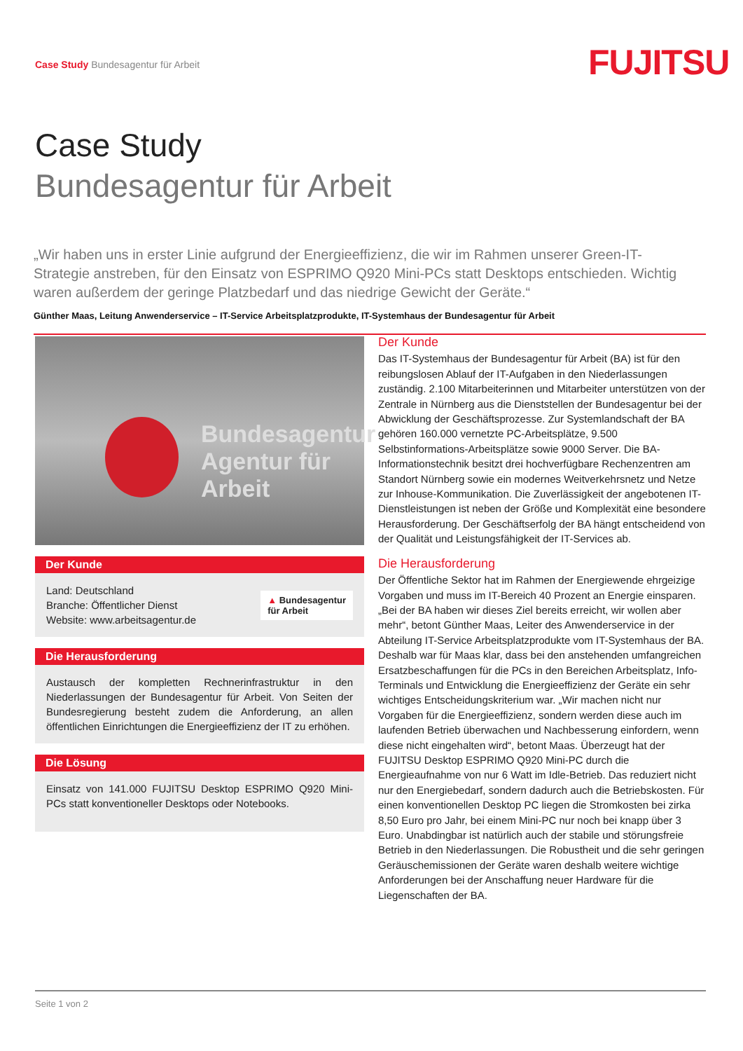Case Study Bundesagentur für Arbeit
FUJITSU
Case Study
Bundesagentur für Arbeit
„Wir haben uns in erster Linie aufgrund der Energieeffizienz, die wir im Rahmen unserer Green-IT-Strategie anstreben, für den Einsatz von ESPRIMO Q920 Mini-PCs statt Desktops entschieden. Wichtig waren außerdem der geringe Platzbedarf und das niedrige Gewicht der Geräte.“
Günther Maas, Leitung Anwenderservice – IT-Service Arbeitsplatzprodukte, IT-Systemhaus der Bundesagentur für Arbeit
Bundesagentur
Agentur für Arbeit
Der Kunde
Land: Deutschland
Branche: Öffentlicher Dienst
Website: www.arbeitsagentur.de
▲ Bundesagentur
für Arbeit
Die Herausforderung
Austausch der kompletten Rechnerinfrastruktur in den Niederlassungen der Bundesagentur für Arbeit. Von Seiten der Bundesregierung besteht zudem die Anforderung, an allen öffentlichen Einrichtungen die Energieeffizienz der IT zu erhöhen.
Die Lösung
Einsatz von 141.000 FUJITSU Desktop ESPRIMO Q920 Mini-PCs statt konventioneller Desktops oder Notebooks.
Der Kunde
Das IT-Systemhaus der Bundesagentur für Arbeit (BA) ist für den reibungslosen Ablauf der IT-Aufgaben in den Niederlassungen zuständig. 2.100 Mitarbeiterinnen und Mitarbeiter unterstützen von der Zentrale in Nürnberg aus die Dienststellen der Bundesagentur bei der Abwicklung der Geschäftsprozesse. Zur Systemlandschaft der BA gehören 160.000 vernetzte PC-Arbeitsplätze, 9.500 Selbstinformations-Arbeitsplätze sowie 9000 Server. Die BA-Informationstechnik besitzt drei hochverfügbare Rechenzentren am Standort Nürnberg sowie ein modernes Weitverkehrsnetz und Netze zur Inhouse-Kommunikation. Die Zuverlässigkeit der angebotenen IT-Dienstleistungen ist neben der Größe und Komplexität eine besondere Herausforderung. Der Geschäftserfolg der BA hängt entscheidend von der Qualität und Leistungsfähigkeit der IT-Services ab.
Die Herausforderung
Der Öffentliche Sektor hat im Rahmen der Energiewende ehrgeizige Vorgaben und muss im IT-Bereich 40 Prozent an Energie einsparen. „Bei der BA haben wir dieses Ziel bereits erreicht, wir wollen aber mehr“, betont Günther Maas, Leiter des Anwenderservice in der Abteilung IT-Service Arbeitsplatzprodukte vom IT-Systemhaus der BA. Deshalb war für Maas klar, dass bei den anstehenden umfangreichen Ersatzbeschaffungen für die PCs in den Bereichen Arbeitsplatz, Info-Terminals und Entwicklung die Energieeffizienz der Geräte ein sehr wichtiges Entscheidungskriterium war. „Wir machen nicht nur Vorgaben für die Energieeffizienz, sondern werden diese auch im laufenden Betrieb überwachen und Nachbesserung einfordern, wenn diese nicht eingehalten wird“, betont Maas. Überzeugt hat der FUJITSU Desktop ESPRIMO Q920 Mini-PC durch die Energieaufnahme von nur 6 Watt im Idle-Betrieb. Das reduziert nicht nur den Energiebedarf, sondern dadurch auch die Betriebskosten. Für einen konventionellen Desktop PC liegen die Stromkosten bei zirka 8,50 Euro pro Jahr, bei einem Mini-PC nur noch bei knapp über 3 Euro. Unabdingbar ist natürlich auch der stabile und störungsfreie Betrieb in den Niederlassungen. Die Robustheit und die sehr geringen Geräuschemissionen der Geräte waren deshalb weitere wichtige Anforderungen bei der Anschaffung neuer Hardware für die Liegenschaften der BA.
Seite 1 von 2